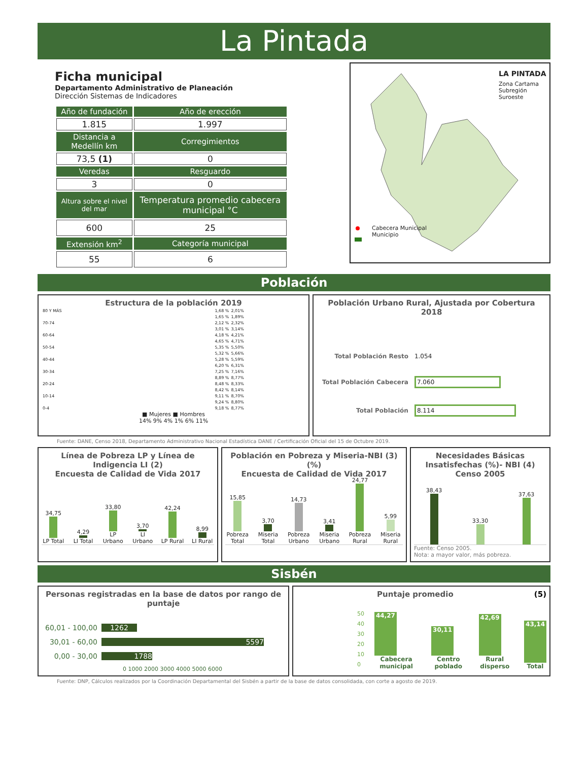La Pintada
Ficha municipal
Departamento Administrativo de Planeación
Dirección Sistemas de Indicadores
| Año de fundación | Año de erección |
| --- | --- |
| 1.815 | 1.997 |
| Distancia a Medellín km | Corregimientos |
| 73,5 (1) | 0 |
| Veredas | Resguardo |
| 3 | 0 |
| Altura sobre el nivel del mar | Temperatura promedio cabecera municipal °C |
| 600 | 25 |
| Extensión km<sup>2</sup> | Categoría municipal |
| 55 | 6 |
LA PINTADA
Zona Cartama
Subregión Suroeste
Cabecera Municipal
Municipio
Población
Estructura de la población 2019
| 80 Y MÁS | 1,68 % | 2,01% |
| | 1,65 % | 1,89% |
| 70-74 | 2,12 % | 2,32% |
| | 3,01 % | 3,14% |
| 60-64 | 4,18 % | 4,21% |
| | 4,65 % | 4,71% |
| 50-54 | 5,35 % | 5,50% |
| | 5,32 % | 5,66% |
| 40-44 | 5,28 % | 5,59% |
| | 6,20 % | 6,31% |
| 30-34 | 7,25 % | 7,16% |
| | 8,89 % | 8,77% |
| 20-24 | 8,48 % | 8,33% |
| | 8,42 % | 8,14% |
| 10-14 | 9,11 % | 8,70% |
| | 9,24 % | 8,80% |
| 0-4 | 9,18 % | 8,77% |
■ Mujeres ■ Hombres
14% 9% 4% 1% 6% 11%
Población Urbano Rural, Ajustada por Cobertura 2018
| Total Población Resto | 1.054 |
| Total Población Cabecera | 7.060 |
| Total Población | 8.114 |
Fuente: DANE, Censo 2018, Departamento Administrativo Nacional Estadística DANE / Certificación Oficial del 15 de Octubre 2019.
Línea de Pobreza LP y Línea de Indigencia LI (2)
Encuesta de Calidad de Vida 2017
34,75
LP Total
4,29
LI Total
33,80
LP Urbano
3,70
LI Urbano
42,24
LP Rural
8,99
LI Rural
Población en Pobreza y Miseria-NBI (3)
(%)
Encuesta de Calidad de Vida 2017
15,85
Pobreza Total
3,70
Miseria Total
14,73
Pobreza Urbano
3,41
Miseria Urbano
24,77
Pobreza Rural
5,99
Miseria Rural
Necesidades Básicas Insatisfechas (%)- NBI (4)
Censo 2005
38,43
33,30
37,63
Fuente: Censo 2005.
Nota: a mayor valor, más pobreza.
Sisbén
Personas registradas en la base de datos por rango de puntaje
| 60,01 - 100,00 | 1262 |
| 30,01 - 60,00 | 5597 |
| 0,00 - 30,00 | 1788 |
0 1000 2000 3000 4000 5000 6000
Puntaje promedio (5)
50
40
30
20
10
0
44,27
Cabecera municipal
30,11
Centro poblado
42,69
Rural disperso
43,14
Total
Fuente: DNP, Cálculos realizados por la Coordinación Departamental del Sisbén a partir de la base de datos consolidada, con corte a agosto de 2019.